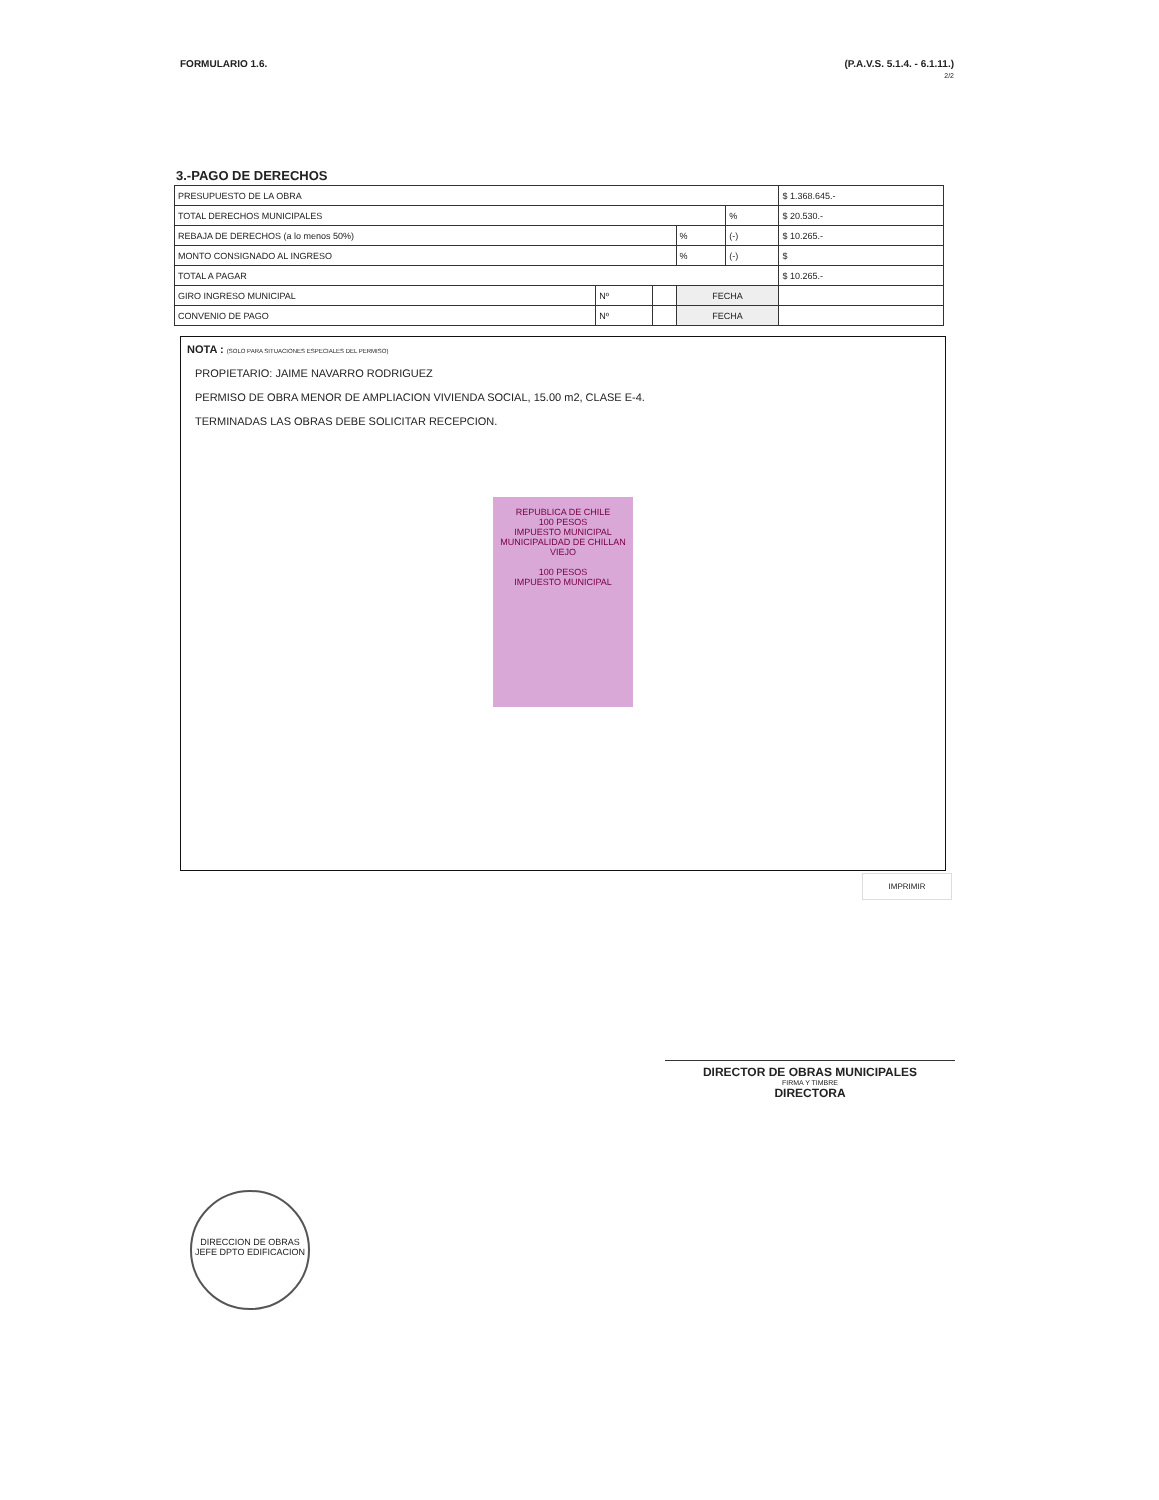FORMULARIO 1.6. (P.A.V.S. 5.1.4. - 6.1.11.)
2/2
3.-PAGO DE DERECHOS
| PRESUPUESTO DE LA OBRA | | | | | $ 1.368.645.- |
| TOTAL DERECHOS MUNICIPALES | | | | % | $ 20.530.- |
| REBAJA DE DERECHOS (a lo menos 50%) | | | % | (-) | $ 10.265.- |
| MONTO CONSIGNADO AL INGRESO | | | % | (-) | $ |
| TOTAL A PAGAR | | | | | $ 10.265.- |
| GIRO INGRESO MUNICIPAL | Nº | | FECHA | | |
| CONVENIO DE PAGO | Nº | | FECHA | | |
NOTA : (SOLO PARA SITUACIONES ESPECIALES DEL PERMISO)
PROPIETARIO: JAIME NAVARRO RODRIGUEZ
PERMISO DE OBRA MENOR DE AMPLIACION VIVIENDA SOCIAL, 15.00 m2, CLASE E-4.
TERMINADAS LAS OBRAS DEBE SOLICITAR RECEPCION.
REPUBLICA DE CHILE
100 PESOS
IMPUESTO MUNICIPAL
MUNICIPALIDAD DE CHILLAN VIEJO
100 PESOS
IMPUESTO MUNICIPAL
IMPRIMIR
DIRECTOR DE OBRAS MUNICIPALES
FIRMA Y TIMBRE
DIRECTORA
DIRECCION DE OBRAS
JEFE DPTO EDIFICACION